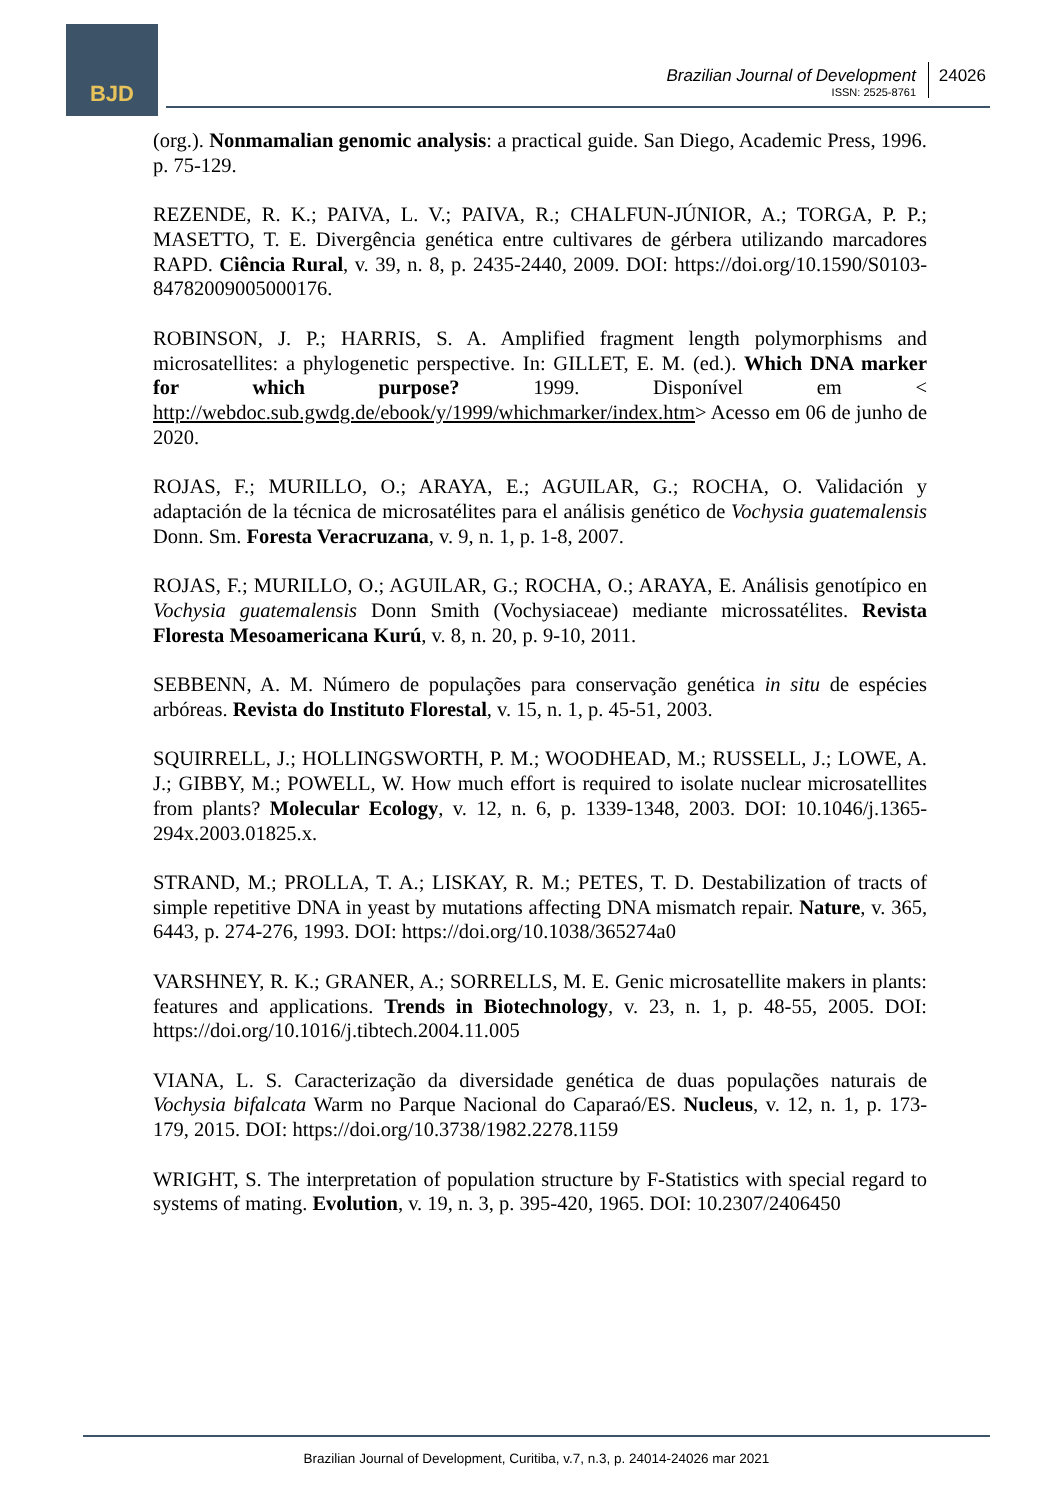BJD
Brazilian Journal of Development
ISSN: 2525-8761
24026
(org.). Nonmamalian genomic analysis: a practical guide. San Diego, Academic Press, 1996. p. 75-129.
REZENDE, R. K.; PAIVA, L. V.; PAIVA, R.; CHALFUN-JÚNIOR, A.; TORGA, P. P.; MASETTO, T. E. Divergência genética entre cultivares de gérbera utilizando marcadores RAPD. Ciência Rural, v. 39, n. 8, p. 2435-2440, 2009. DOI: https://doi.org/10.1590/S0103-84782009005000176.
ROBINSON, J. P.; HARRIS, S. A. Amplified fragment length polymorphisms and microsatellites: a phylogenetic perspective. In: GILLET, E. M. (ed.). Which DNA marker for which purpose? 1999. Disponível em < http://webdoc.sub.gwdg.de/ebook/y/1999/whichmarker/index.htm> Acesso em 06 de junho de 2020.
ROJAS, F.; MURILLO, O.; ARAYA, E.; AGUILAR, G.; ROCHA, O. Validación y adaptación de la técnica de microsatélites para el análisis genético de Vochysia guatemalensis Donn. Sm. Foresta Veracruzana, v. 9, n. 1, p. 1-8, 2007.
ROJAS, F.; MURILLO, O.; AGUILAR, G.; ROCHA, O.; ARAYA, E. Análisis genotípico en Vochysia guatemalensis Donn Smith (Vochysiaceae) mediante microssatélites. Revista Floresta Mesoamericana Kurú, v. 8, n. 20, p. 9-10, 2011.
SEBBENN, A. M. Número de populações para conservação genética in situ de espécies arbóreas. Revista do Instituto Florestal, v. 15, n. 1, p. 45-51, 2003.
SQUIRRELL, J.; HOLLINGSWORTH, P. M.; WOODHEAD, M.; RUSSELL, J.; LOWE, A. J.; GIBBY, M.; POWELL, W. How much effort is required to isolate nuclear microsatellites from plants? Molecular Ecology, v. 12, n. 6, p. 1339-1348, 2003. DOI: 10.1046/j.1365-294x.2003.01825.x.
STRAND, M.; PROLLA, T. A.; LISKAY, R. M.; PETES, T. D. Destabilization of tracts of simple repetitive DNA in yeast by mutations affecting DNA mismatch repair. Nature, v. 365, 6443, p. 274-276, 1993. DOI: https://doi.org/10.1038/365274a0
VARSHNEY, R. K.; GRANER, A.; SORRELLS, M. E. Genic microsatellite makers in plants: features and applications. Trends in Biotechnology, v. 23, n. 1, p. 48-55, 2005. DOI: https://doi.org/10.1016/j.tibtech.2004.11.005
VIANA, L. S. Caracterização da diversidade genética de duas populações naturais de Vochysia bifalcata Warm no Parque Nacional do Caparaó/ES. Nucleus, v. 12, n. 1, p. 173-179, 2015. DOI: https://doi.org/10.3738/1982.2278.1159
WRIGHT, S. The interpretation of population structure by F-Statistics with special regard to systems of mating. Evolution, v. 19, n. 3, p. 395-420, 1965. DOI: 10.2307/2406450
Brazilian Journal of Development, Curitiba, v.7, n.3, p. 24014-24026 mar 2021